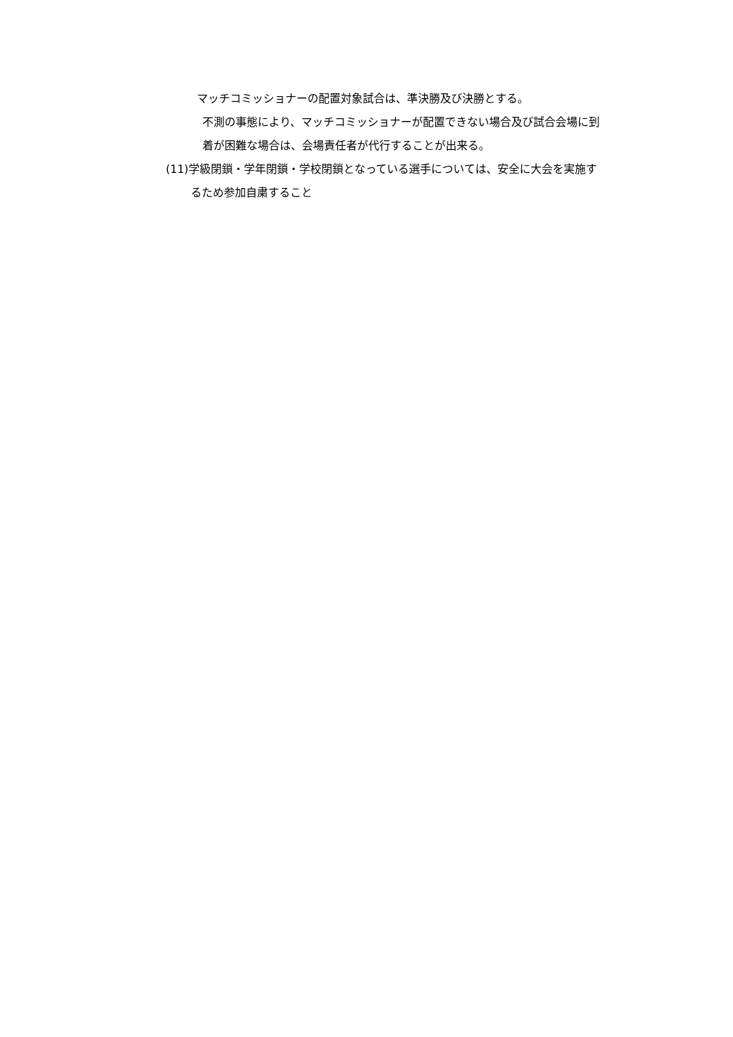マッチコミッショナーの配置対象試合は、準決勝及び決勝とする。
不測の事態により、マッチコミッショナーが配置できない場合及び試合会場に到
着が困難な場合は、会場責任者が代行することが出来る。
(11)学級閉鎖・学年閉鎖・学校閉鎖となっている選手については、安全に大会を実施す
るため参加自粛すること